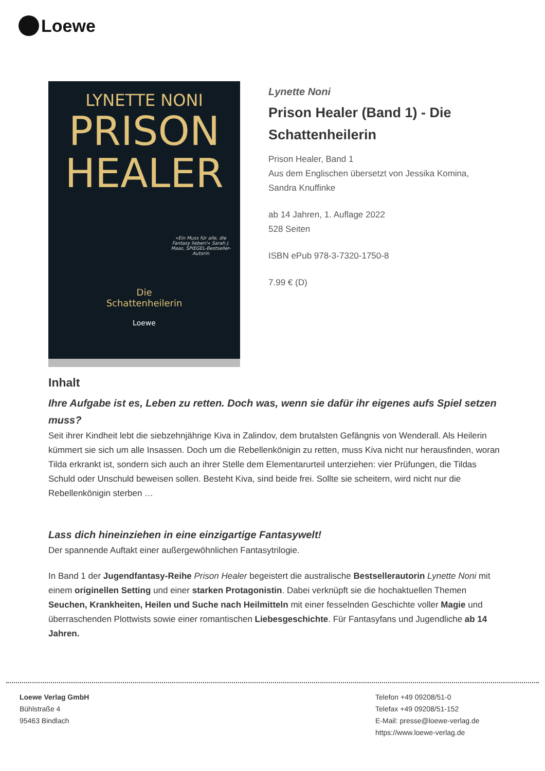Loewe
LYNETTE NONI
PRISON
HEALER
»Ein Muss für alle, die Fantasy lieben!« Sarah J. Maas, SPIEGEL-Bestseller-Autorin
Die
Schattenheilerin
Loewe
Lynette Noni
Prison Healer (Band 1) - Die Schattenheilerin
Prison Healer, Band 1
Aus dem Englischen übersetzt von Jessika Komina, Sandra Knuffinke
ab 14 Jahren, 1. Auflage 2022
528 Seiten
ISBN ePub 978-3-7320-1750-8
7.99 € (D)
Inhalt
Ihre Aufgabe ist es, Leben zu retten. Doch was, wenn sie dafür ihr eigenes aufs Spiel setzen muss?
Seit ihrer Kindheit lebt die siebzehnjährige Kiva in Zalindov, dem brutalsten Gefängnis von Wenderall. Als Heilerin kümmert sie sich um alle Insassen. Doch um die Rebellenkönigin zu retten, muss Kiva nicht nur herausfinden, woran Tilda erkrankt ist, sondern sich auch an ihrer Stelle dem Elementarurteil unterziehen: vier Prüfungen, die Tildas Schuld oder Unschuld beweisen sollen. Besteht Kiva, sind beide frei. Sollte sie scheitern, wird nicht nur die Rebellenkönigin sterben …
Lass dich hineinziehen in eine einzigartige Fantasywelt!
Der spannende Auftakt einer außergewöhnlichen Fantasytrilogie.
In Band 1 der Jugendfantasy-Reihe Prison Healer begeistert die australische Bestsellerautorin Lynette Noni mit einem originellen Setting und einer starken Protagonistin. Dabei verknüpft sie die hochaktuellen Themen Seuchen, Krankheiten, Heilen und Suche nach Heilmitteln mit einer fesselnden Geschichte voller Magie und überraschenden Plottwists sowie einer romantischen Liebesgeschichte. Für Fantasyfans und Jugendliche ab 14 Jahren.
Loewe Verlag GmbH
Bühlstraße 4
95463 Bindlach
Telefon +49 09208/51-0
Telefax +49 09208/51-152
E-Mail: presse@loewe-verlag.de
https://www.loewe-verlag.de